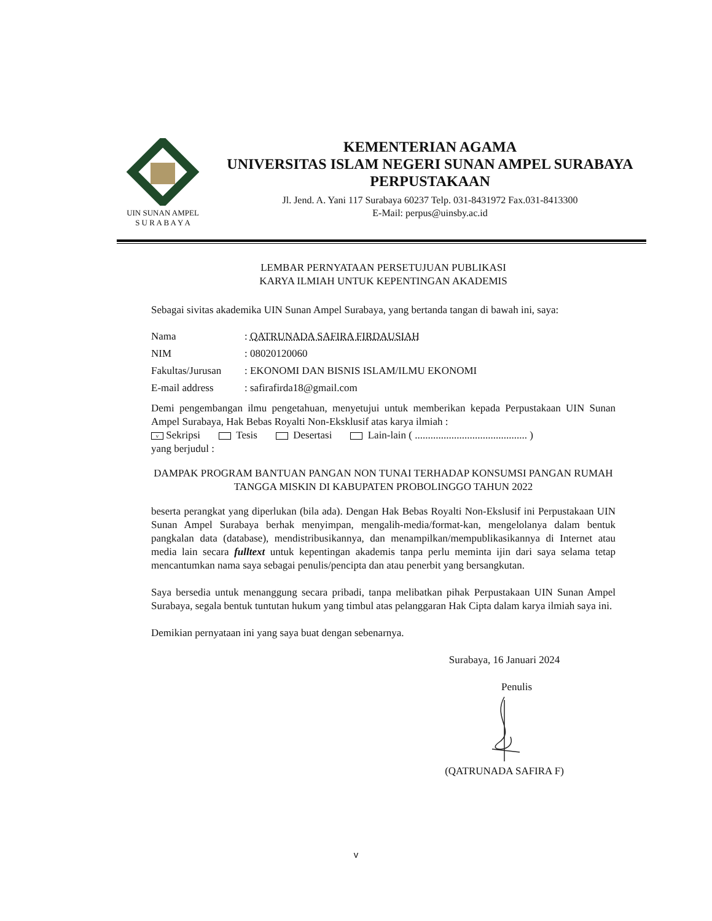UIN SUNAN AMPEL
S U R A B A Y A
KEMENTERIAN AGAMA
UNIVERSITAS ISLAM NEGERI SUNAN AMPEL SURABAYA
PERPUSTAKAAN
Jl. Jend. A. Yani 117 Surabaya 60237 Telp. 031-8431972 Fax.031-8413300
E-Mail: perpus@uinsby.ac.id
LEMBAR PERNYATAAN PERSETUJUAN PUBLIKASI
KARYA ILMIAH UNTUK KEPENTINGAN AKADEMIS
Sebagai sivitas akademika UIN Sunan Ampel Surabaya, yang bertanda tangan di bawah ini, saya:
| Nama | : QATRUNADA SAFIRA FIRDAUSIAH |
| NIM | : 08020120060 |
| Fakultas/Jurusan | : EKONOMI DAN BISNIS ISLAM/ILMU EKONOMI |
| E-mail address | : safirafirda18@gmail.com |
Demi pengembangan ilmu pengetahuan, menyetujui untuk memberikan kepada Perpustakaan UIN Sunan Ampel Surabaya, Hak Bebas Royalti Non-Eksklusif atas karya ilmiah :
v Sekripsi Tesis Desertasi Lain-lain ( ........................................... )
yang berjudul :
DAMPAK PROGRAM BANTUAN PANGAN NON TUNAI TERHADAP KONSUMSI PANGAN RUMAH TANGGA MISKIN DI KABUPATEN PROBOLINGGO TAHUN 2022
beserta perangkat yang diperlukan (bila ada). Dengan Hak Bebas Royalti Non-Ekslusif ini Perpustakaan UIN Sunan Ampel Surabaya berhak menyimpan, mengalih-media/format-kan, mengelolanya dalam bentuk pangkalan data (database), mendistribusikannya, dan menampilkan/mempublikasikannya di Internet atau media lain secara fulltext untuk kepentingan akademis tanpa perlu meminta ijin dari saya selama tetap mencantumkan nama saya sebagai penulis/pencipta dan atau penerbit yang bersangkutan.
Saya bersedia untuk menanggung secara pribadi, tanpa melibatkan pihak Perpustakaan UIN Sunan Ampel Surabaya, segala bentuk tuntutan hukum yang timbul atas pelanggaran Hak Cipta dalam karya ilmiah saya ini.
Demikian pernyataan ini yang saya buat dengan sebenarnya.
Surabaya, 16 Januari 2024
Penulis
(QATRUNADA SAFIRA F)
v